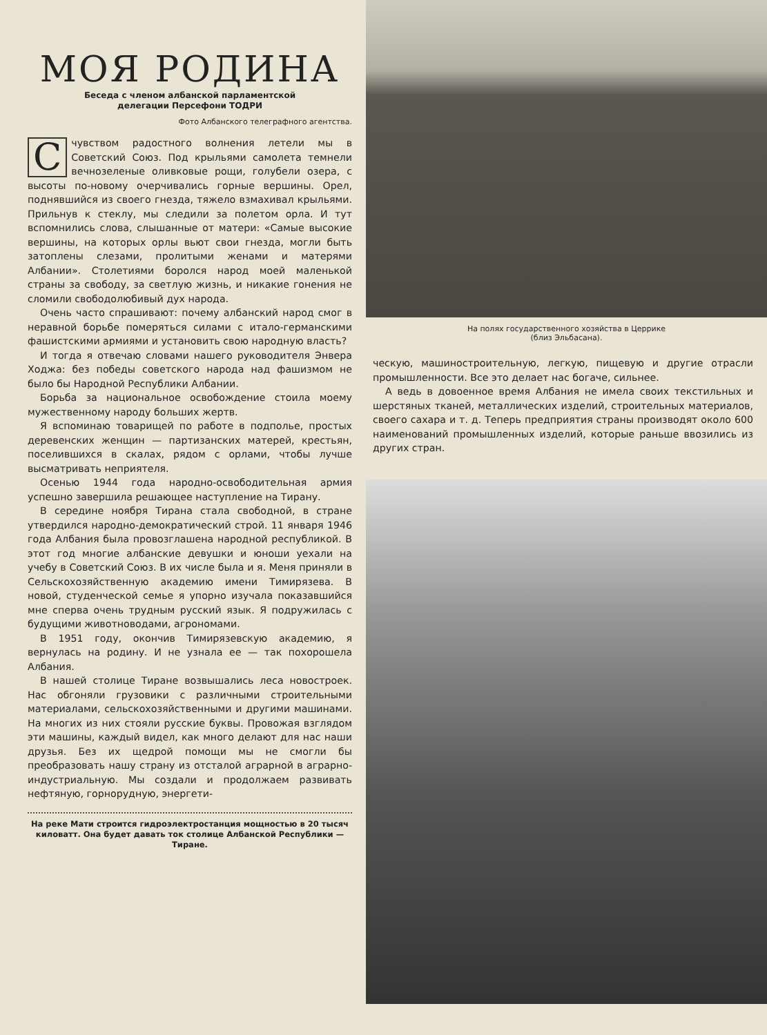МОЯ РОДИНА
Беседа с членом албанской парламентской
делегации Персефони ТОДРИ
Фото Албанского телеграфного агентства.
С чувством радостного волнения летели мы в Советский Союз. Под крыльями самолета темнели вечнозеленые оливковые рощи, голубели озера, с высоты по-новому очерчивались горные вершины. Орел, поднявшийся из своего гнезда, тяжело взмахивал крыльями. Прильнув к стеклу, мы следили за полетом орла. И тут вспомнились слова, слышанные от матери: «Самые высокие вершины, на которых орлы вьют свои гнезда, могли быть затоплены слезами, пролитыми женами и матерями Албании». Столетиями боролся народ моей маленькой страны за свободу, за светлую жизнь, и никакие гонения не сломили свободолюбивый дух народа.
Очень часто спрашивают: почему албанский народ смог в неравной борьбе померяться силами с итало-германскими фашистскими армиями и установить свою народную власть?
И тогда я отвечаю словами нашего руководителя Энвера Ходжа: без победы советского народа над фашизмом не было бы Народной Республики Албании.
Борьба за национальное освобождение стоила моему мужественному народу больших жертв.
Я вспоминаю товарищей по работе в подполье, простых деревенских женщин — партизанских матерей, крестьян, поселившихся в скалах, рядом с орлами, чтобы лучше высматривать неприятеля.
Осенью 1944 года народно-освободительная армия успешно завершила решающее наступление на Тирану.
В середине ноября Тирана стала свободной, в стране утвердился народно-демократический строй. 11 января 1946 года Албания была провозглашена народной республикой. В этот год многие албанские девушки и юноши уехали на учебу в Советский Союз. В их числе была и я. Меня приняли в Сельскохозяйственную академию имени Тимирязева. В новой, студенческой семье я упорно изучала показавшийся мне сперва очень трудным русский язык. Я подружилась с будущими животноводами, агрономами.
В 1951 году, окончив Тимирязевскую академию, я вернулась на родину. И не узнала ее — так похорошела Албания.
В нашей столице Тиране возвышались леса новостроек. Нас обгоняли грузовики с различными строительными материалами, сельскохозяйственными и другими машинами. На многих из них стояли русские буквы. Провожая взглядом эти машины, каждый видел, как много делают для нас наши друзья. Без их щедрой помощи мы не смогли бы преобразовать нашу страну из отсталой аграрной в аграрно-индустриальную. Мы создали и продолжаем развивать нефтяную, горнорудную, энергети-
На реке Мати строится гидроэлектростанция мощностью в 20 тысяч киловатт. Она будет давать ток столице Албанской Республики — Тиране.
На полях государственного хозяйства в Церрике
(близ Эльбасана).
ческую, машиностроительную, легкую, пищевую и другие отрасли промышленности. Все это делает нас богаче, сильнее.
А ведь в довоенное время Албания не имела своих текстильных и шерстяных тканей, металлических изделий, строительных материалов, своего сахара и т. д. Теперь предприятия страны производят около 600 наименований промышленных изделий, которые раньше ввозились из других стран.